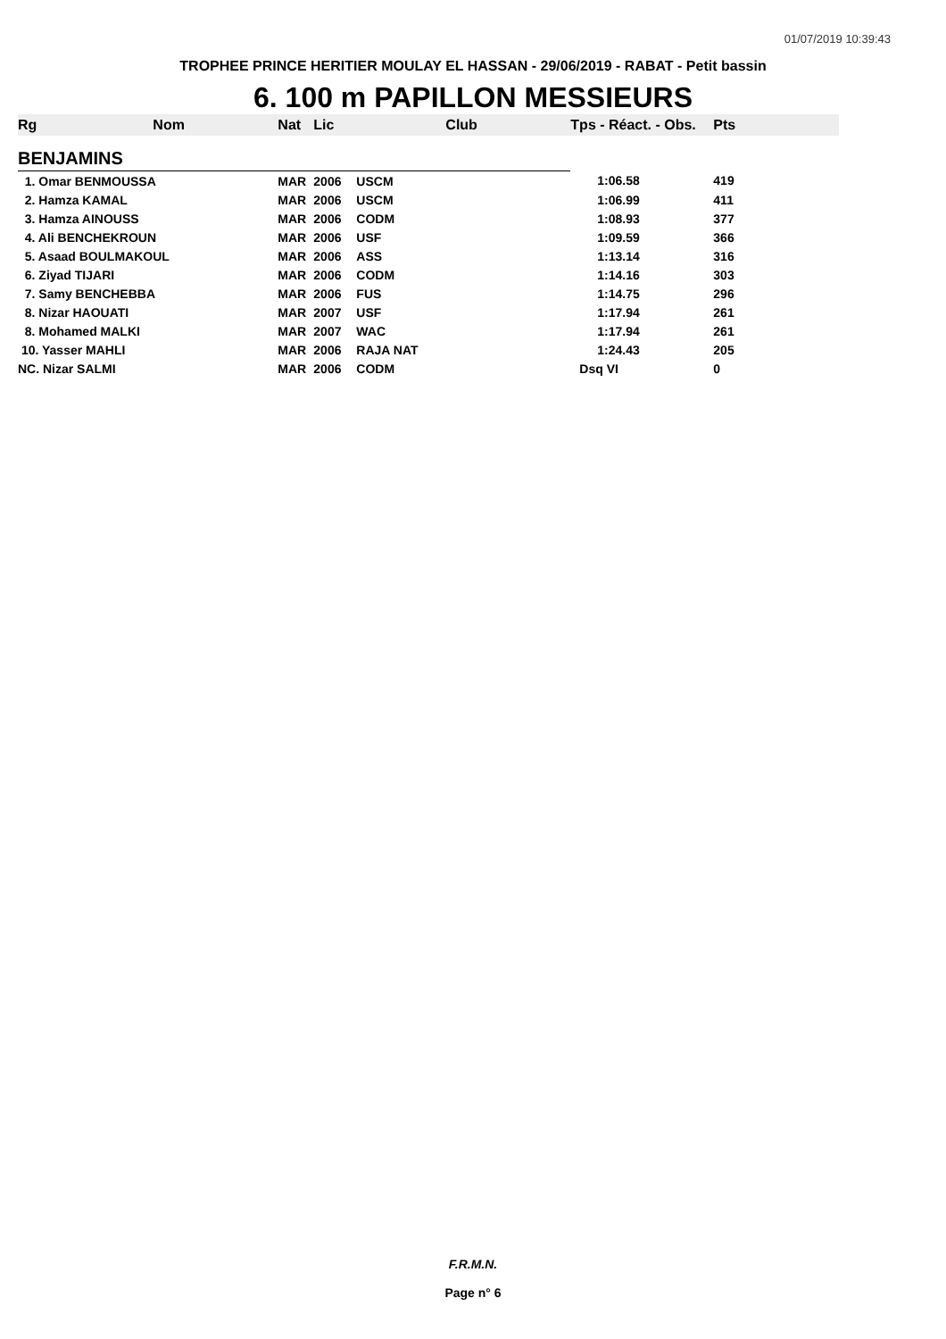01/07/2019 10:39:43
TROPHEE PRINCE HERITIER MOULAY EL HASSAN - 29/06/2019 - RABAT - Petit bassin
6. 100 m PAPILLON MESSIEURS
| Rg | Nom | Nat | Lic | Club | Tps - Réact. - Obs. | Pts |
| --- | --- | --- | --- | --- | --- | --- |
| BENJAMINS | | | | | | |
| 1. Omar BENMOUSSA | | MAR | 2006 | USCM | 1:06.58 | 419 |
| 2. Hamza KAMAL | | MAR | 2006 | USCM | 1:06.99 | 411 |
| 3. Hamza AINOUSS | | MAR | 2006 | CODM | 1:08.93 | 377 |
| 4. Ali BENCHEKROUN | | MAR | 2006 | USF | 1:09.59 | 366 |
| 5. Asaad BOULMAKOUL | | MAR | 2006 | ASS | 1:13.14 | 316 |
| 6. Ziyad TIJARI | | MAR | 2006 | CODM | 1:14.16 | 303 |
| 7. Samy BENCHEBBA | | MAR | 2006 | FUS | 1:14.75 | 296 |
| 8. Nizar HAOUATI | | MAR | 2007 | USF | 1:17.94 | 261 |
| 8. Mohamed MALKI | | MAR | 2007 | WAC | 1:17.94 | 261 |
| 10. Yasser MAHLI | | MAR | 2006 | RAJA NAT | 1:24.43 | 205 |
| NC. Nizar SALMI | | MAR | 2006 | CODM | Dsq VI | 0 |
F.R.M.N.
Page n° 6